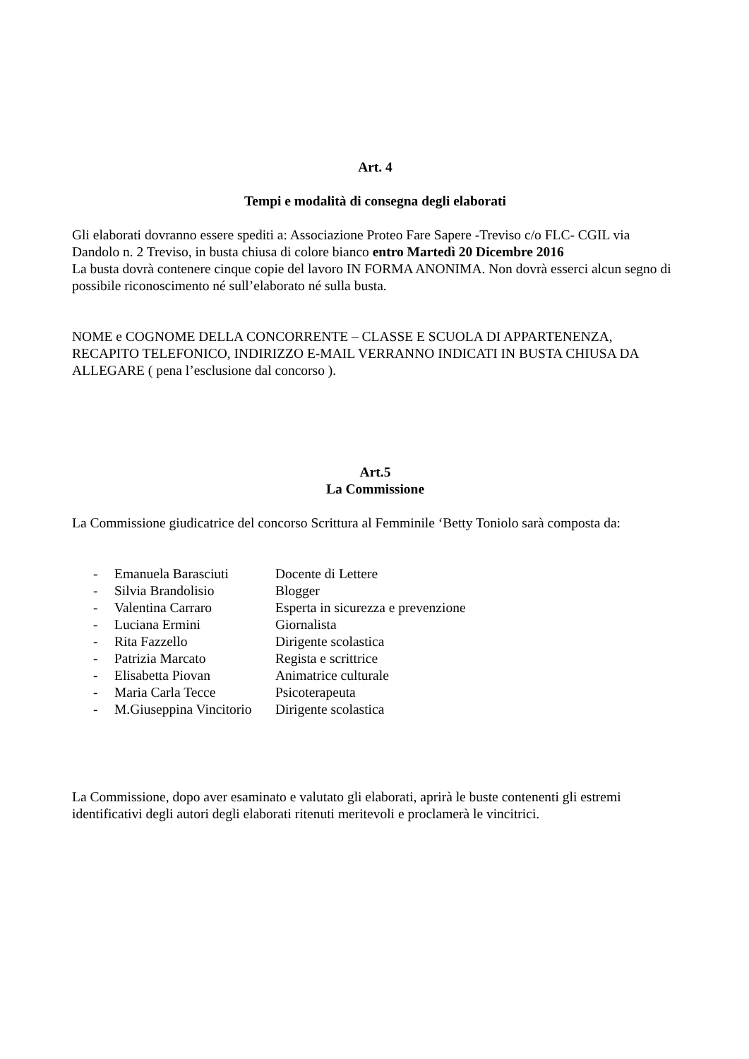Art. 4
Tempi e modalità di consegna degli elaborati
Gli elaborati dovranno essere spediti a: Associazione Proteo Fare Sapere -Treviso c/o FLC- CGIL via Dandolo n. 2 Treviso, in busta chiusa di colore bianco entro Martedì 20 Dicembre 2016
La busta dovrà contenere cinque copie del lavoro IN FORMA ANONIMA. Non dovrà esserci alcun segno di possibile riconoscimento né sull’elaborato né sulla busta.
NOME e COGNOME DELLA CONCORRENTE – CLASSE E SCUOLA DI APPARTENENZA, RECAPITO TELEFONICO, INDIRIZZO E-MAIL VERRANNO INDICATI IN BUSTA CHIUSA DA ALLEGARE ( pena l’esclusione dal concorso ).
Art.5
La Commissione
La Commissione giudicatrice del concorso Scrittura al Femminile ‘Betty Toniolo sarà composta da:
- Emanuela Barasciuti Docente di Lettere
- Silvia Brandolisio Blogger
- Valentina Carraro Esperta in sicurezza e prevenzione
- Luciana Ermini Giornalista
- Rita Fazzello Dirigente scolastica
- Patrizia Marcato Regista e scrittrice
- Elisabetta Piovan Animatrice culturale
- Maria Carla Tecce Psicoterapeuta
- M.Giuseppina Vincitorio Dirigente scolastica
La Commissione, dopo aver esaminato e valutato gli elaborati, aprirà le buste contenenti gli estremi identificativi degli autori degli elaborati ritenuti meritevoli e proclamerà le vincitrici.